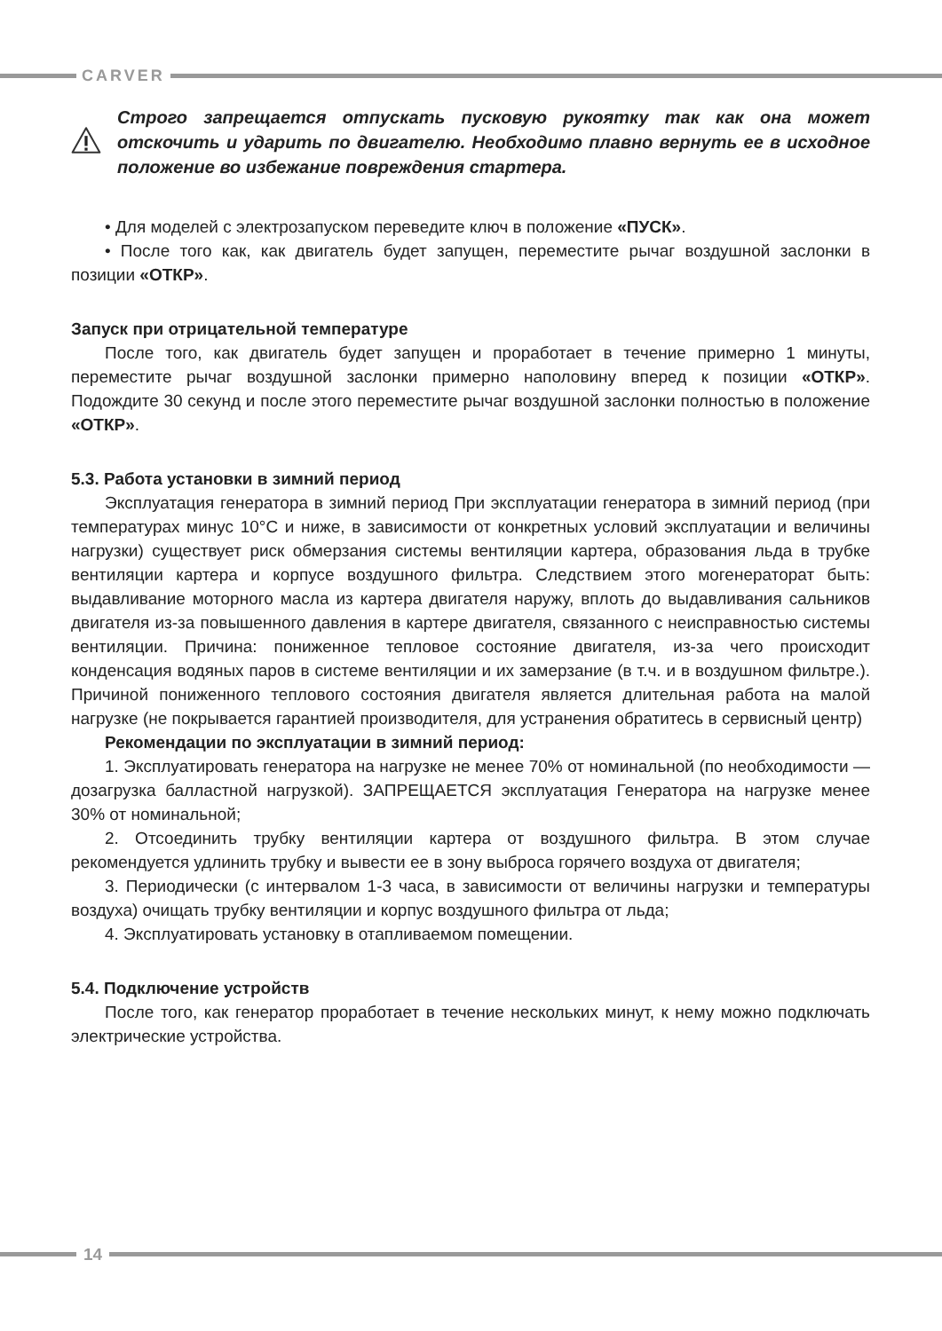CARVER
Строго запрещается отпускать пусковую рукоятку так как она может отскочить и ударить по двигателю. Необходимо плавно вернуть ее в исходное положение во избежание повреждения стартера.
• Для моделей с электрозапуском переведите ключ в положение «ПУСК».
• После того как, как двигатель будет запущен, переместите рычаг воздушной заслонки в позиции «ОТКР».
Запуск при отрицательной температуре
После того, как двигатель будет запущен и проработает в течение примерно 1 минуты, переместите рычаг воздушной заслонки примерно наполовину вперед к позиции «ОТКР». Подождите 30 секунд и после этого переместите рычаг воздушной заслонки полностью в положение «ОТКР».
5.3. Работа установки в зимний период
Эксплуатация генератора в зимний период При эксплуатации генератора в зимний период (при температурах минус 10°С и ниже, в зависимости от конкретных условий эксплуатации и величины нагрузки) существует риск обмерзания системы вентиляции картера, образования льда в трубке вентиляции картера и корпусе воздушного фильтра. Следствием этого могенераторат быть: выдавливание моторного масла из картера двигателя наружу, вплоть до выдавливания сальников двигателя из-за повышенного давления в картере двигателя, связанного с неисправностью системы вентиляции. Причина: пониженное тепловое состояние двигателя, из-за чего происходит конденсация водяных паров в системе вентиляции и их замерзание (в т.ч. и в воздушном фильтре.). Причиной пониженного теплового состояния двигателя является длительная работа на малой нагрузке (не покрывается гарантией производителя, для устранения обратитесь в сервисный центр)
Рекомендации по эксплуатации в зимний период:
1. Эксплуатировать генератора на нагрузке не менее 70% от номинальной (по необходимости — дозагрузка балластной нагрузкой). ЗАПРЕЩАЕТСЯ эксплуатация Генератора на нагрузке менее 30% от номинальной;
2. Отсоединить трубку вентиляции картера от воздушного фильтра. В этом случае рекомендуется удлинить трубку и вывести ее в зону выброса горячего воздуха от двигателя;
3. Периодически (с интервалом 1-3 часа, в зависимости от величины нагрузки и температуры воздуха) очищать трубку вентиляции и корпус воздушного фильтра от льда;
4. Эксплуатировать установку в отапливаемом помещении.
5.4. Подключение устройств
После того, как генератор проработает в течение нескольких минут, к нему можно подключать электрические устройства.
14